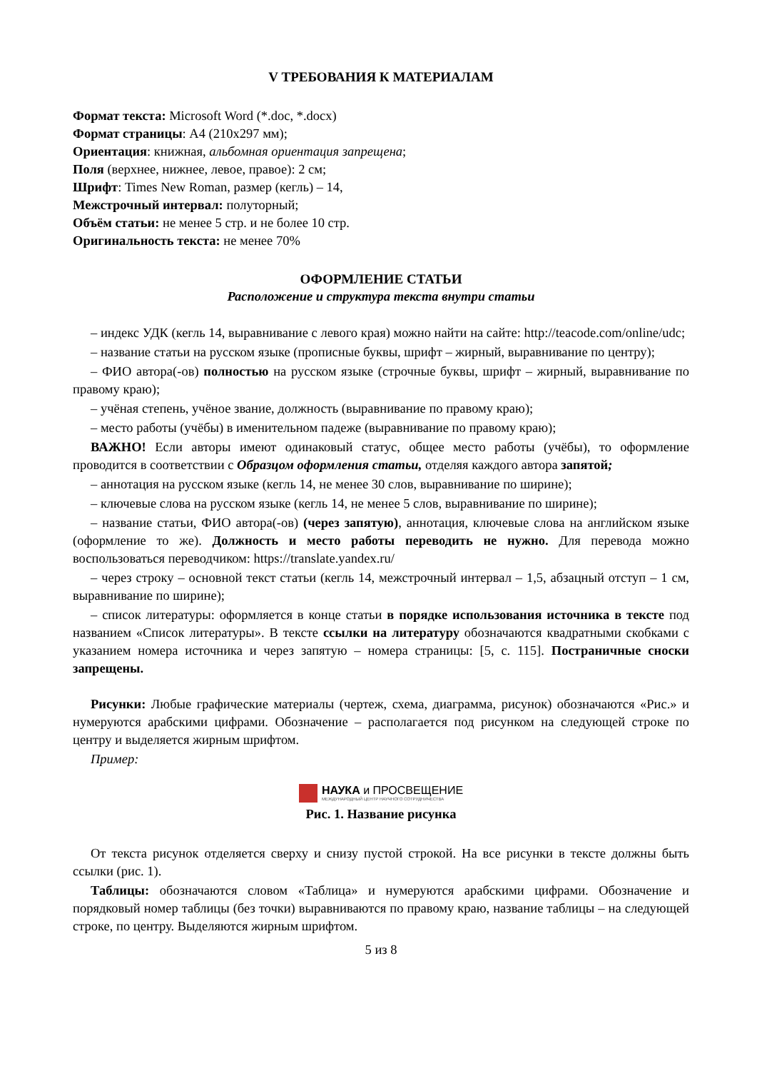V ТРЕБОВАНИЯ К МАТЕРИАЛАМ
Формат текста: Microsoft Word (*.doc, *.docx)
Формат страницы: А4 (210x297 мм);
Ориентация: книжная, альбомная ориентация запрещена;
Поля (верхнее, нижнее, левое, правое): 2 см;
Шрифт: Times New Roman, размер (кегль) – 14,
Межстрочный интервал: полуторный;
Объём статьи: не менее 5 стр. и не более 10 стр.
Оригинальность текста: не менее 70%
ОФОРМЛЕНИЕ СТАТЬИ
Расположение и структура текста внутри статьи
– индекс УДК (кегль 14, выравнивание с левого края) можно найти на сайте: http://teacode.com/online/udc;
– название статьи на русском языке (прописные буквы, шрифт – жирный, выравнивание по центру);
– ФИО автора(-ов) полностью на русском языке (строчные буквы, шрифт – жирный, выравнивание по правому краю);
– учёная степень, учёное звание, должность (выравнивание по правому краю);
– место работы (учёбы) в именительном падеже (выравнивание по правому краю);
ВАЖНО! Если авторы имеют одинаковый статус, общее место работы (учёбы), то оформление проводится в соответствии с Образцом оформления статьи, отделяя каждого автора запятой;
– аннотация на русском языке (кегль 14, не менее 30 слов, выравнивание по ширине);
– ключевые слова на русском языке (кегль 14, не менее 5 слов, выравнивание по ширине);
– название статьи, ФИО автора(-ов) (через запятую), аннотация, ключевые слова на английском языке (оформление то же). Должность и место работы переводить не нужно. Для перевода можно воспользоваться переводчиком: https://translate.yandex.ru/
– через строку – основной текст статьи (кегль 14, межстрочный интервал – 1,5, абзацный отступ – 1 см, выравнивание по ширине);
– список литературы: оформляется в конце статьи в порядке использования источника в тексте под названием «Список литературы». В тексте ссылки на литературу обозначаются квадратными скобками с указанием номера источника и через запятую – номера страницы: [5, с. 115]. Постраничные сноски запрещены.
Рисунки: Любые графические материалы (чертеж, схема, диаграмма, рисунок) обозначаются «Рис.» и нумеруются арабскими цифрами. Обозначение – располагается под рисунком на следующей строке по центру и выделяется жирным шрифтом.
Пример:
НАУКА и ПРОСВЕЩЕНИЕ
МЕЖДУНАРОДНЫЙ ЦЕНТР НАУЧНОГО СОТРУДНИЧЕСТВА
Рис. 1. Название рисунка
От текста рисунок отделяется сверху и снизу пустой строкой. На все рисунки в тексте должны быть ссылки (рис. 1).
Таблицы: обозначаются словом «Таблица» и нумеруются арабскими цифрами. Обозначение и порядковый номер таблицы (без точки) выравниваются по правому краю, название таблицы – на следующей строке, по центру. Выделяются жирным шрифтом.
5 из 8